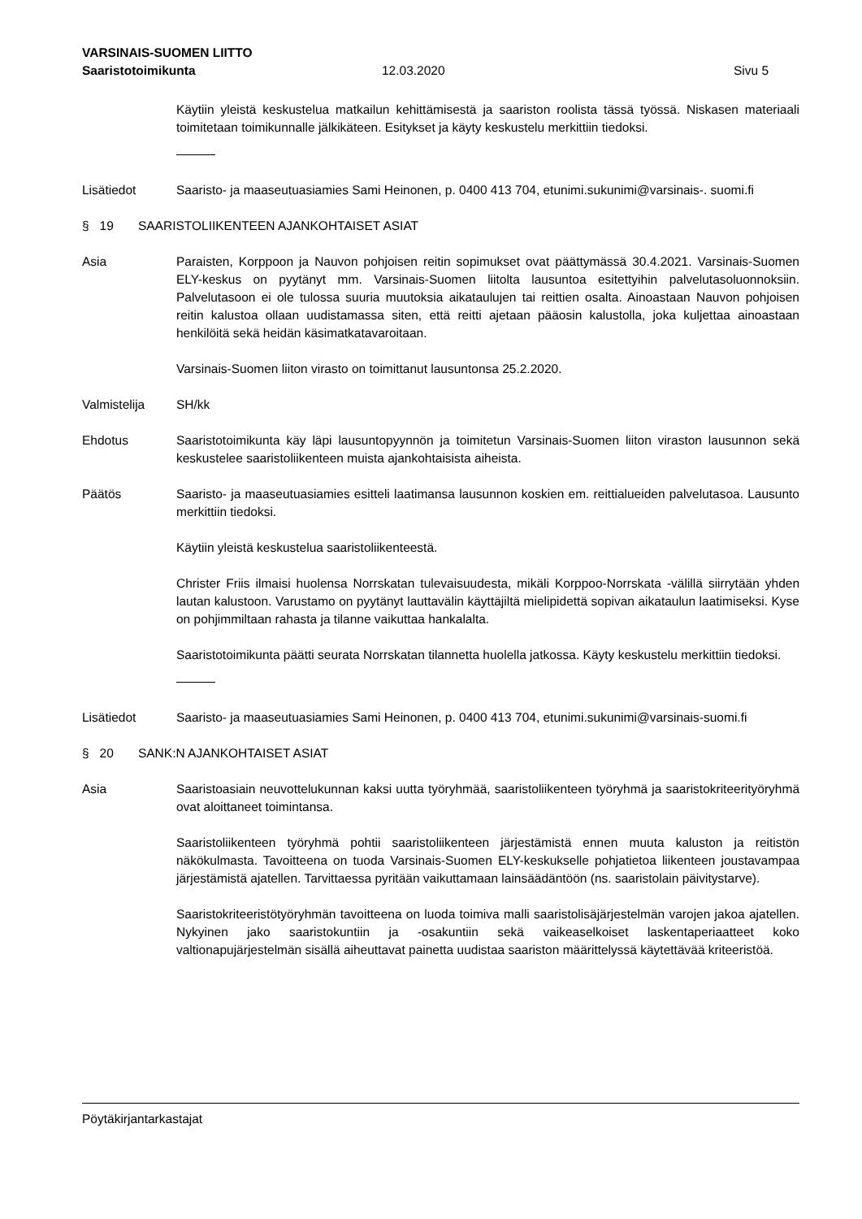VARSINAIS-SUOMEN LIITTO
Saaristotoimikunta 12.03.2020 Sivu 5
Käytiin yleistä keskustelua matkailun kehittämisestä ja saariston roolista tässä työssä. Niskasen materiaali toimitetaan toimikunnalle jälkikäteen. Esitykset ja käyty keskustelu merkittiin tiedoksi.
Lisätiedot Saaristo- ja maaseutuasiamies Sami Heinonen, p. 0400 413 704, etunimi.sukunimi@varsinais-. suomi.fi
§ 19 SAARISTOLIIKENTEEN AJANKOHTAISET ASIAT
Asia Paraisten, Korppoon ja Nauvon pohjoisen reitin sopimukset ovat päättymässä 30.4.2021. Varsinais-Suomen ELY-keskus on pyytänyt mm. Varsinais-Suomen liitolta lausuntoa esitettyihin palvelutasoluonnoksiin. Palvelutasoon ei ole tulossa suuria muutoksia aikataulujen tai reittien osalta. Ainoastaan Nauvon pohjoisen reitin kalustoa ollaan uudistamassa siten, että reitti ajetaan pääosin kalustolla, joka kuljettaa ainoastaan henkilöitä sekä heidän käsimatkatavaroitaan.
Varsinais-Suomen liiton virasto on toimittanut lausuntonsa 25.2.2020.
Valmistelija SH/kk
Ehdotus Saaristotoimikunta käy läpi lausuntopyynnön ja toimitetun Varsinais-Suomen liiton viraston lausunnon sekä keskustelee saaristoliikenteen muista ajankohtaisista aiheista.
Päätös Saaristo- ja maaseutuasiamies esitteli laatimansa lausunnon koskien em. reittialueiden palvelutasoa. Lausunto merkittiin tiedoksi.
Käytiin yleistä keskustelua saaristoliikenteestä.
Christer Friis ilmaisi huolensa Norrskatan tulevaisuudesta, mikäli Korppoo-Norrskata -välillä siirrytään yhden lautan kalustoon. Varustamo on pyytänyt lauttavälin käyttäjiltä mielipidettä sopivan aikataulun laatimiseksi. Kyse on pohjimmiltaan rahasta ja tilanne vaikuttaa hankalalta.
Saaristotoimikunta päätti seurata Norrskatan tilannetta huolella jatkossa. Käyty keskustelu merkittiin tiedoksi.
Lisätiedot Saaristo- ja maaseutuasiamies Sami Heinonen, p. 0400 413 704, etunimi.sukunimi@varsinais-suomi.fi
§ 20 SANK:N AJANKOHTAISET ASIAT
Asia Saaristoasiain neuvottelukunnan kaksi uutta työryhmää, saaristoliikenteen työryhmä ja saaristokriteerityöryhmä ovat aloittaneet toimintansa.
Saaristoliikenteen työryhmä pohtii saaristoliikenteen järjestämistä ennen muuta kaluston ja reitistön näkökulmasta. Tavoitteena on tuoda Varsinais-Suomen ELY-keskukselle pohjatietoa liikenteen joustavampaa järjestämistä ajatellen. Tarvittaessa pyritään vaikuttamaan lainsäädäntöön (ns. saaristolain päivitystarve).
Saaristokriteeristötyöryhmän tavoitteena on luoda toimiva malli saaristolisäjärjestelmän varojen jakoa ajatellen. Nykyinen jako saaristokuntiin ja -osakuntiin sekä vaikeaselkoiset laskentaperiaatteet koko valtionapujärjestelmän sisällä aiheuttavat painetta uudistaa saariston määrittelyssä käytettävää kriteeristöä.
Pöytäkirjantarkastajat